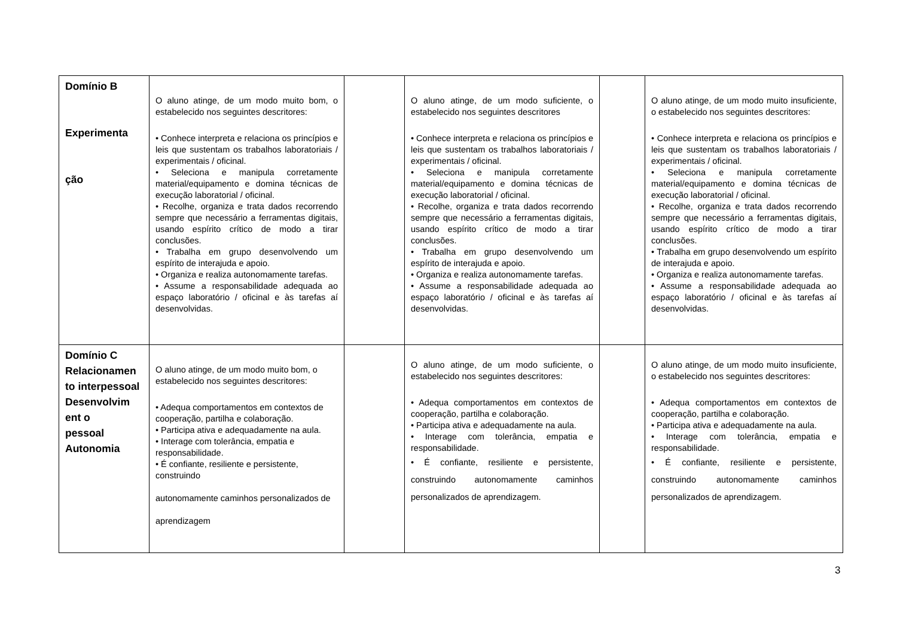| Domínio B Experimenta ção | O aluno atinge, de um modo muito bom, o estabelecido nos seguintes descritores: • Conhece interpreta e relaciona os princípios e leis que sustentam os trabalhos laboratoriais / experimentais / oficinal. • Seleciona e manipula corretamente material/equipamento e domina técnicas de execução laboratorial / oficinal. • Recolhe, organiza e trata dados recorrendo sempre que necessário a ferramentas digitais, usando espírito crítico de modo a tirar conclusões. • Trabalha em grupo desenvolvendo um espírito de interajuda e apoio. • Organiza e realiza autonomamente tarefas. • Assume a responsabilidade adequada ao espaço laboratório / oficinal e às tarefas aí desenvolvidas. | | O aluno atinge, de um modo suficiente, o estabelecido nos seguintes descritores • Conhece interpreta e relaciona os princípios e leis que sustentam os trabalhos laboratoriais / experimentais / oficinal. • Seleciona e manipula corretamente material/equipamento e domina técnicas de execução laboratorial / oficinal. • Recolhe, organiza e trata dados recorrendo sempre que necessário a ferramentas digitais, usando espírito crítico de modo a tirar conclusões. • Trabalha em grupo desenvolvendo um espírito de interajuda e apoio. • Organiza e realiza autonomamente tarefas. • Assume a responsabilidade adequada ao espaço laboratório / oficinal e às tarefas aí desenvolvidas. | | O aluno atinge, de um modo muito insuficiente, o estabelecido nos seguintes descritores: • Conhece interpreta e relaciona os princípios e leis que sustentam os trabalhos laboratoriais / experimentais / oficinal. • Seleciona e manipula corretamente material/equipamento e domina técnicas de execução laboratorial / oficinal. • Recolhe, organiza e trata dados recorrendo sempre que necessário a ferramentas digitais, usando espírito crítico de modo a tirar conclusões. • Trabalha em grupo desenvolvendo um espírito de interajuda e apoio. • Organiza e realiza autonomamente tarefas. • Assume a responsabilidade adequada ao espaço laboratório / oficinal e às tarefas aí desenvolvidas. |
| Domínio C Relacionamen to interpessoal Desenvolvim ent o pessoal Autonomia | O aluno atinge, de um modo muito bom, o estabelecido nos seguintes descritores: • Adequa comportamentos em contextos de cooperação, partilha e colaboração. • Participa ativa e adequadamente na aula. • Interage com tolerância, empatia e responsabilidade. • É confiante, resiliente e persistente, construindo autonomamente caminhos personalizados de aprendizagem | | O aluno atinge, de um modo suficiente, o estabelecido nos seguintes descritores: • Adequa comportamentos em contextos de cooperação, partilha e colaboração. • Participa ativa e adequadamente na aula. • Interage com tolerância, empatia e responsabilidade. • É confiante, resiliente e persistente, construindo autonomamente caminhos personalizados de aprendizagem. | | O aluno atinge, de um modo muito insuficiente, o estabelecido nos seguintes descritores: • Adequa comportamentos em contextos de cooperação, partilha e colaboração. • Participa ativa e adequadamente na aula. • Interage com tolerância, empatia e responsabilidade. • É confiante, resiliente e persistente, construindo autonomamente caminhos personalizados de aprendizagem. |
3